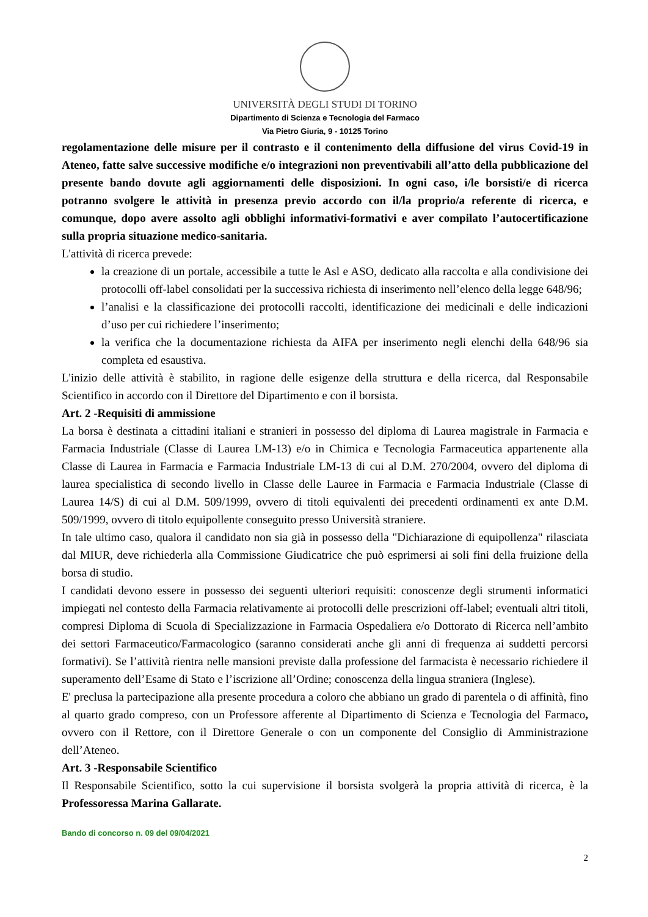UNIVERSITÀ DEGLI STUDI DI TORINO
Dipartimento di Scienza e Tecnologia del Farmaco
Via Pietro Giuria, 9 - 10125 Torino
regolamentazione delle misure per il contrasto e il contenimento della diffusione del virus Covid-19 in Ateneo, fatte salve successive modifiche e/o integrazioni non preventivabili all’atto della pubblicazione del presente bando dovute agli aggiornamenti delle disposizioni. In ogni caso, i/le borsisti/e di ricerca potranno svolgere le attività in presenza previo accordo con il/la proprio/a referente di ricerca, e comunque, dopo avere assolto agli obblighi informativi-formativi e aver compilato l’autocertificazione sulla propria situazione medico-sanitaria.
L'attività di ricerca prevede:
la creazione di un portale, accessibile a tutte le Asl e ASO, dedicato alla raccolta e alla condivisione dei protocolli off-label consolidati per la successiva richiesta di inserimento nell’elenco della legge 648/96;
l’analisi e la classificazione dei protocolli raccolti, identificazione dei medicinali e delle indicazioni d’uso per cui richiedere l’inserimento;
la verifica che la documentazione richiesta da AIFA per inserimento negli elenchi della 648/96 sia completa ed esaustiva.
L'inizio delle attività è stabilito, in ragione delle esigenze della struttura e della ricerca, dal Responsabile Scientifico in accordo con il Direttore del Dipartimento e con il borsista.
Art. 2 -Requisiti di ammissione
La borsa è destinata a cittadini italiani e stranieri in possesso del diploma di Laurea magistrale in Farmacia e Farmacia Industriale (Classe di Laurea LM-13) e/o in Chimica e Tecnologia Farmaceutica appartenente alla Classe di Laurea in Farmacia e Farmacia Industriale LM-13 di cui al D.M. 270/2004, ovvero del diploma di laurea specialistica di secondo livello in Classe delle Lauree in Farmacia e Farmacia Industriale (Classe di Laurea 14/S) di cui al D.M. 509/1999, ovvero di titoli equivalenti dei precedenti ordinamenti ex ante D.M. 509/1999, ovvero di titolo equipollente conseguito presso Università straniere.
In tale ultimo caso, qualora il candidato non sia già in possesso della "Dichiarazione di equipollenza" rilasciata dal MIUR, deve richiederla alla Commissione Giudicatrice che può esprimersi ai soli fini della fruizione della borsa di studio.
I candidati devono essere in possesso dei seguenti ulteriori requisiti: conoscenze degli strumenti informatici impiegati nel contesto della Farmacia relativamente ai protocolli delle prescrizioni off-label; eventuali altri titoli, compresi Diploma di Scuola di Specializzazione in Farmacia Ospedaliera e/o Dottorato di Ricerca nell’ambito dei settori Farmaceutico/Farmacologico (saranno considerati anche gli anni di frequenza ai suddetti percorsi formativi). Se l’attività rientra nelle mansioni previste dalla professione del farmacista è necessario richiedere il superamento dell’Esame di Stato e l’iscrizione all’Ordine; conoscenza della lingua straniera (Inglese).
E' preclusa la partecipazione alla presente procedura a coloro che abbiano un grado di parentela o di affinità, fino al quarto grado compreso, con un Professore afferente al Dipartimento di Scienza e Tecnologia del Farmaco, ovvero con il Rettore, con il Direttore Generale o con un componente del Consiglio di Amministrazione dell’Ateneo.
Art. 3 -Responsabile Scientifico
Il Responsabile Scientifico, sotto la cui supervisione il borsista svolgerà la propria attività di ricerca, è la Professoressa Marina Gallarate.
Bando di concorso n. 09 del 09/04/2021
2